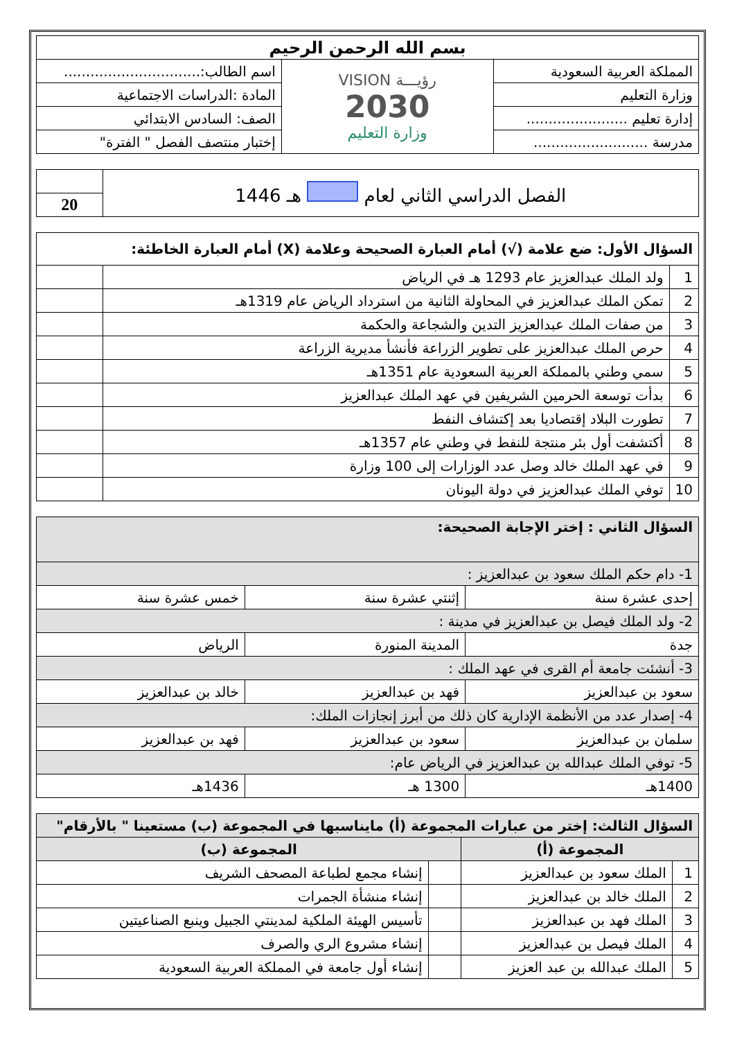| بسم الله الرحمن الرحيم | | |
| المملكة العربية السعودية | رؤيـــة VISION 2030 وزارة التعليم | اسم الطالب:............................... |
| وزارة التعليم | | المادة :الدراسات الاجتماعية |
| إدارة تعليم ....................... | | الصف: السادس الابتدائي |
| مدرسة .......................... | | إختبار منتصف الفصل " الفترة" |
| الفصل الدراسي الثاني لعام هـ 1446 | |
| | 20 |
| السؤال الأول: ضع علامة (√) أمام العبارة الصحيحة وعلامة (X) أمام العبارة الخاطئة: | | |
| 1 | ولد الملك عبدالعزيز عام 1293 هـ في الرياض | |
| 2 | تمكن الملك عبدالعزيز في المحاولة الثانية من استرداد الرياض عام 1319هـ | |
| 3 | من صفات الملك عبدالعزيز التدين والشجاعة والحكمة | |
| 4 | حرص الملك عبدالعزيز على تطوير الزراعة فأنشأ مديرية الزراعة | |
| 5 | سمي وطني بالمملكة العربية السعودية عام 1351هـ | |
| 6 | بدأت توسعة الحرمين الشريفين في عهد الملك عبدالعزيز | |
| 7 | تطورت البلاد إقتصاديا بعد إكتشاف النفط | |
| 8 | أكتشفت أول بئر منتجة للنفط في وطني عام 1357هـ | |
| 9 | في عهد الملك خالد وصل عدد الوزارات إلى 100 وزارة | |
| 10 | توفي الملك عبدالعزيز في دولة اليونان | |
| السؤال الثاني : إختر الإجابة الصحيحة: | | |
| 1- دام حكم الملك سعود بن عبدالعزيز : | | |
| إحدى عشرة سنة | إثنتي عشرة سنة | خمس عشرة سنة |
| 2- ولد الملك فيصل بن عبدالعزيز في مدينة : | | |
| جدة | المدينة المنورة | الرياض |
| 3- أنشئت جامعة أم القرى في عهد الملك : | | |
| سعود بن عبدالعزيز | فهد بن عبدالعزيز | خالد بن عبدالعزيز |
| 4- إصدار عدد من الأنظمة الإدارية كان ذلك من أبرز إنجازات الملك: | | |
| سلمان بن عبدالعزيز | سعود بن عبدالعزيز | فهد بن عبدالعزيز |
| 5- توفي الملك عبدالله بن عبدالعزيز في الرياض عام: | | |
| 1400هـ | 1300 هـ | 1436هـ |
| السؤال الثالث: إختر من عبارات المجموعة (أ) مايناسبها في المجموعة (ب) مستعينا " بالأرقام" | | | |
| المجموعة (أ) | | المجموعة (ب) | |
| 1 | الملك سعود بن عبدالعزيز | | إنشاء مجمع لطباعة المصحف الشريف |
| 2 | الملك خالد بن عبدالعزيز | | إنشاء منشأة الجمرات |
| 3 | الملك فهد بن عبدالعزيز | | تأسيس الهيئة الملكية لمدينتي الجبيل وينبع الصناعيتين |
| 4 | الملك فيصل بن عبدالعزيز | | إنشاء مشروع الري والصرف |
| 5 | الملك عبدالله بن عبد العزيز | | إنشاء أول جامعة في المملكة العربية السعودية |